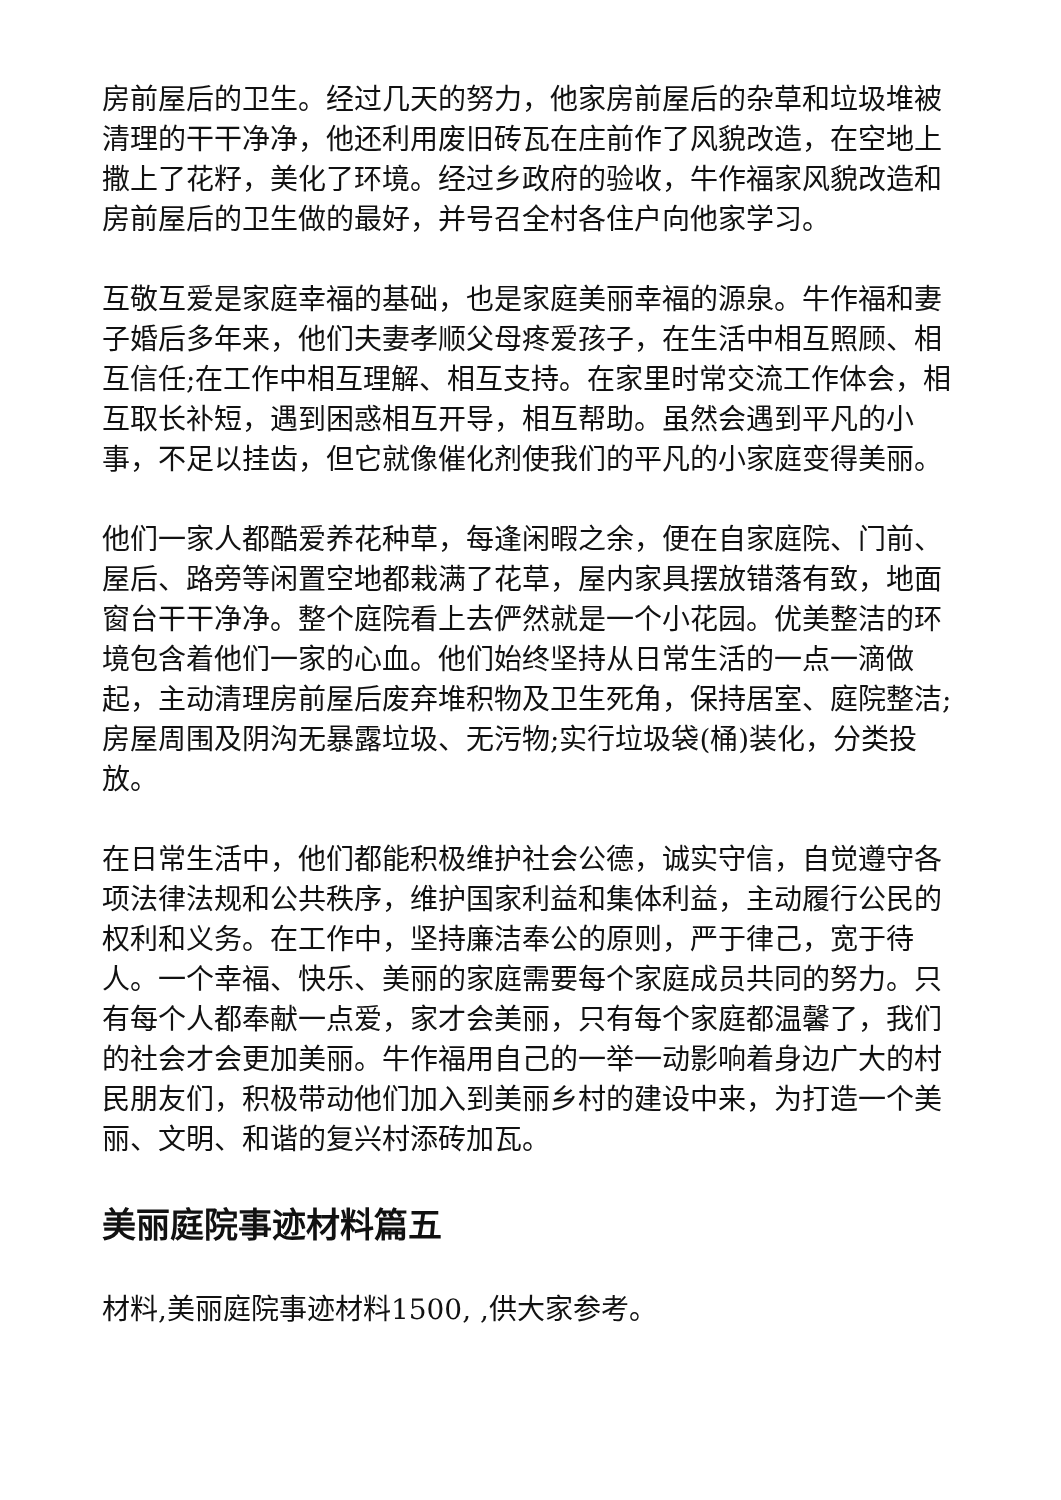房前屋后的卫生。经过几天的努力，他家房前屋后的杂草和垃圾堆被清理的干干净净，他还利用废旧砖瓦在庄前作了风貌改造，在空地上撒上了花籽，美化了环境。经过乡政府的验收，牛作福家风貌改造和房前屋后的卫生做的最好，并号召全村各住户向他家学习。
互敬互爱是家庭幸福的基础，也是家庭美丽幸福的源泉。牛作福和妻子婚后多年来，他们夫妻孝顺父母疼爱孩子，在生活中相互照顾、相互信任;在工作中相互理解、相互支持。在家里时常交流工作体会，相互取长补短，遇到困惑相互开导，相互帮助。虽然会遇到平凡的小事，不足以挂齿，但它就像催化剂使我们的平凡的小家庭变得美丽。
他们一家人都酷爱养花种草，每逢闲暇之余，便在自家庭院、门前、屋后、路旁等闲置空地都栽满了花草，屋内家具摆放错落有致，地面窗台干干净净。整个庭院看上去俨然就是一个小花园。优美整洁的环境包含着他们一家的心血。他们始终坚持从日常生活的一点一滴做起，主动清理房前屋后废弃堆积物及卫生死角，保持居室、庭院整洁;房屋周围及阴沟无暴露垃圾、无污物;实行垃圾袋(桶)装化，分类投放。
在日常生活中，他们都能积极维护社会公德，诚实守信，自觉遵守各项法律法规和公共秩序，维护国家利益和集体利益，主动履行公民的权利和义务。在工作中，坚持廉洁奉公的原则，严于律己，宽于待人。一个幸福、快乐、美丽的家庭需要每个家庭成员共同的努力。只有每个人都奉献一点爱，家才会美丽，只有每个家庭都温馨了，我们的社会才会更加美丽。牛作福用自己的一举一动影响着身边广大的村民朋友们，积极带动他们加入到美丽乡村的建设中来，为打造一个美丽、文明、和谐的复兴村添砖加瓦。
美丽庭院事迹材料篇五
材料,美丽庭院事迹材料1500, ,供大家参考。